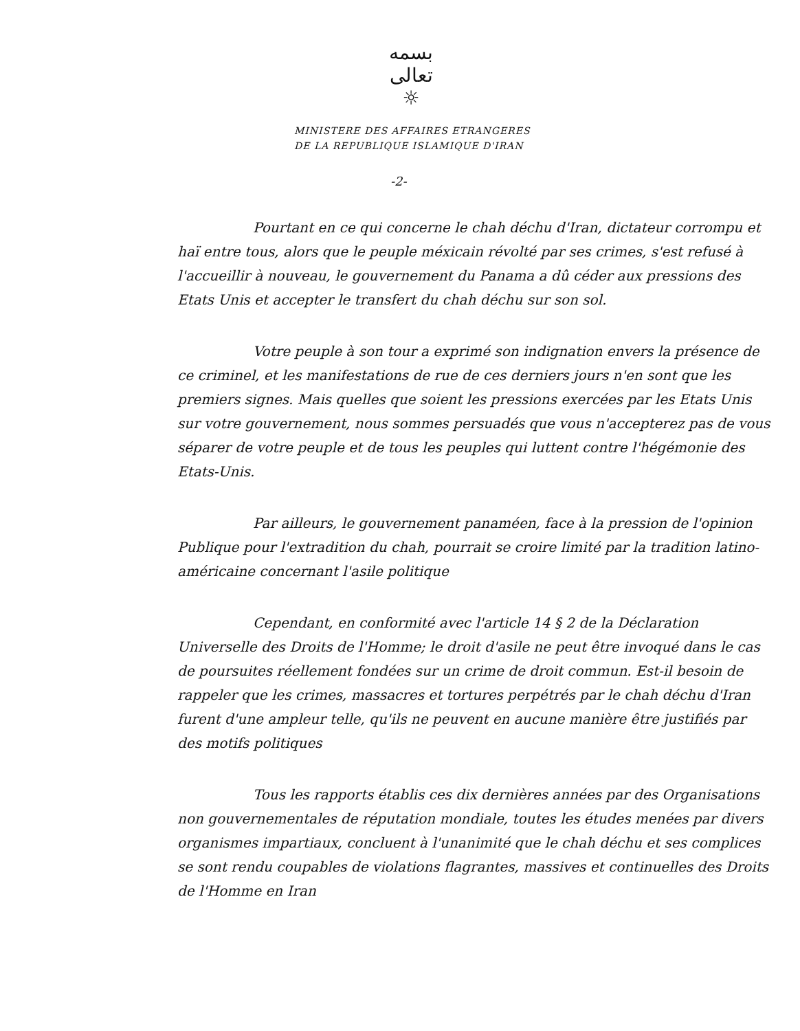بسمه تعالی
☼
MINISTERE DES AFFAIRES ETRANGERES
DE LA REPUBLIQUE ISLAMIQUE D'IRAN
-2-
Pourtant en ce qui concerne le chah déchu d'Iran, dictateur corrompu et haï entre tous, alors que le peuple méxicain révolté par ses crimes, s'est refusé à l'accueillir à nouveau, le gouvernement du Panama a dû céder aux pressions des Etats Unis et accepter le transfert du chah déchu sur son sol.
Votre peuple à son tour a exprimé son indignation envers la présence de ce criminel, et les manifestations de rue de ces derniers jours n'en sont que les premiers signes. Mais quelles que soient les pressions exercées par les Etats Unis sur votre gouvernement, nous sommes persuadés que vous n'accepterez pas de vous séparer de votre peuple et de tous les peuples qui luttent contre l'hégémonie des Etats-Unis.
Par ailleurs, le gouvernement panaméen, face à la pression de l'opinion Publique pour l'extradition du chah, pourrait se croire limité par la tradition latino-américaine concernant l'asile politique
Cependant, en conformité avec l'article 14 § 2 de la Déclaration Universelle des Droits de l'Homme; le droit d'asile ne peut être invoqué dans le cas de poursuites réellement fondées sur un crime de droit commun. Est-il besoin de rappeler que les crimes, massacres et tortures perpétrés par le chah déchu d'Iran furent d'une ampleur telle, qu'ils ne peuvent en aucune manière être justifiés par des motifs politiques
Tous les rapports établis ces dix dernières années par des Organisations non gouvernementales de réputation mondiale, toutes les études menées par divers organismes impartiaux, concluent à l'unanimité que le chah déchu et ses complices se sont rendu coupables de violations flagrantes, massives et continuelles des Droits de l'Homme en Iran